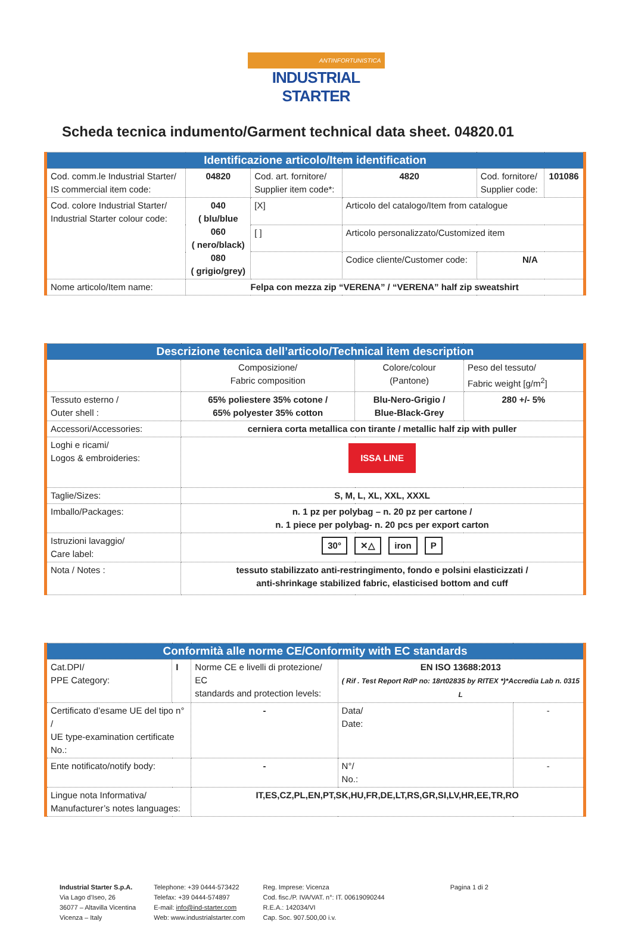ANTINFORTUNISTICA
INDUSTRIAL STARTER
Scheda tecnica indumento/Garment technical data sheet. 04820.01
| Identificazione articolo/Item identification | | | | | | |
| --- | --- | --- | --- | --- | --- | --- |
| Cod. comm.le Industrial Starter/ IS commercial item code: | 04820 | Cod. art. fornitore/ Supplier item code*: | | 4820 | Cod. fornitore/ Supplier code: | 101086 |
| Cod. colore Industrial Starter/ Industrial Starter colour code: | 040 ( blu/blue 060 ( nero/black) 080 ( grigio/grey) | [X] | Articolo del catalogo/Item from catalogue | | | |
| | | [ ] | Articolo personalizzato/Customized item | | | |
| | | | Codice cliente/Customer code: | | N/A | |
| Nome articolo/Item name: | Felpa con mezza zip “VERENA” / “VERENA” half zip sweatshirt | | | | | |
| Descrizione tecnica dell’articolo/Technical item description | | | |
| --- | --- | --- | --- |
| | Composizione/ Fabric composition | Colore/colour (Pantone) | Peso del tessuto/ Fabric weight [g/m<sup>2</sup>] |
| Tessuto esterno / Outer shell : | 65% poliestere 35% cotone / 65% polyester 35% cotton | Blu-Nero-Grigio / Blue-Black-Grey | 280 +/- 5% |
| Accessori/Accessories: | cerniera corta metallica con tirante / metallic half zip with puller | | |
| Loghi e ricami/ Logos & embroideries: | ISSA LINE | | |
| Taglie/Sizes: | S, M, L, XL, XXL, XXXL | | |
| Imballo/Packages: | n. 1 pz per polybag – n. 20 pz per cartone / n. 1 piece per polybag- n. 20 pcs per export carton | | |
| Istruzioni lavaggio/ Care label: | 30° ✕△ iron P | | |
| Nota / Notes : | tessuto stabilizzato anti-restringimento, fondo e polsini elasticizzati / anti-shrinkage stabilized fabric, elasticised bottom and cuff | | |
| Conformità alle norme CE/Conformity with EC standards | | | | | |
| --- | --- | --- | --- | --- | --- |
| Cat.DPI/ PPE Category: | I | Norme CE e livelli di protezione/ EC standards and protection levels: | EN ISO 13688:2013 ( Rif . Test Report RdP no: 18rt02835 by RITEX *)*Accredia Lab n. 0315 L | | |
| Certificato d’esame UE del tipo n° / UE type-examination certificate No.: | | - | | Data/ Date: | - |
| Ente notificato/notify body: | | - | | N°/ No.: | - |
| Lingue nota Informativa/ Manufacturer’s notes languages: | | IT,ES,CZ,PL,EN,PT,SK,HU,FR,DE,LT,RS,GR,SI,LV,HR,EE,TR,RO | | | |
Industrial Starter S.p.A.
Via Lago d’Iseo, 26
36077 – Altavilla Vicentina
Vicenza – Italy
Telephone: +39 0444-573422
Telefax: +39 0444-574897
E-mail: info@ind-starter.com
Web: www.industrialstarter.com
Reg. Imprese: Vicenza
Cod. fisc./P. IVA/VAT. n°: IT. 00619090244
R.E.A.: 142034/VI
Cap. Soc. 907.500,00 i.v.
Pagina 1 di 2